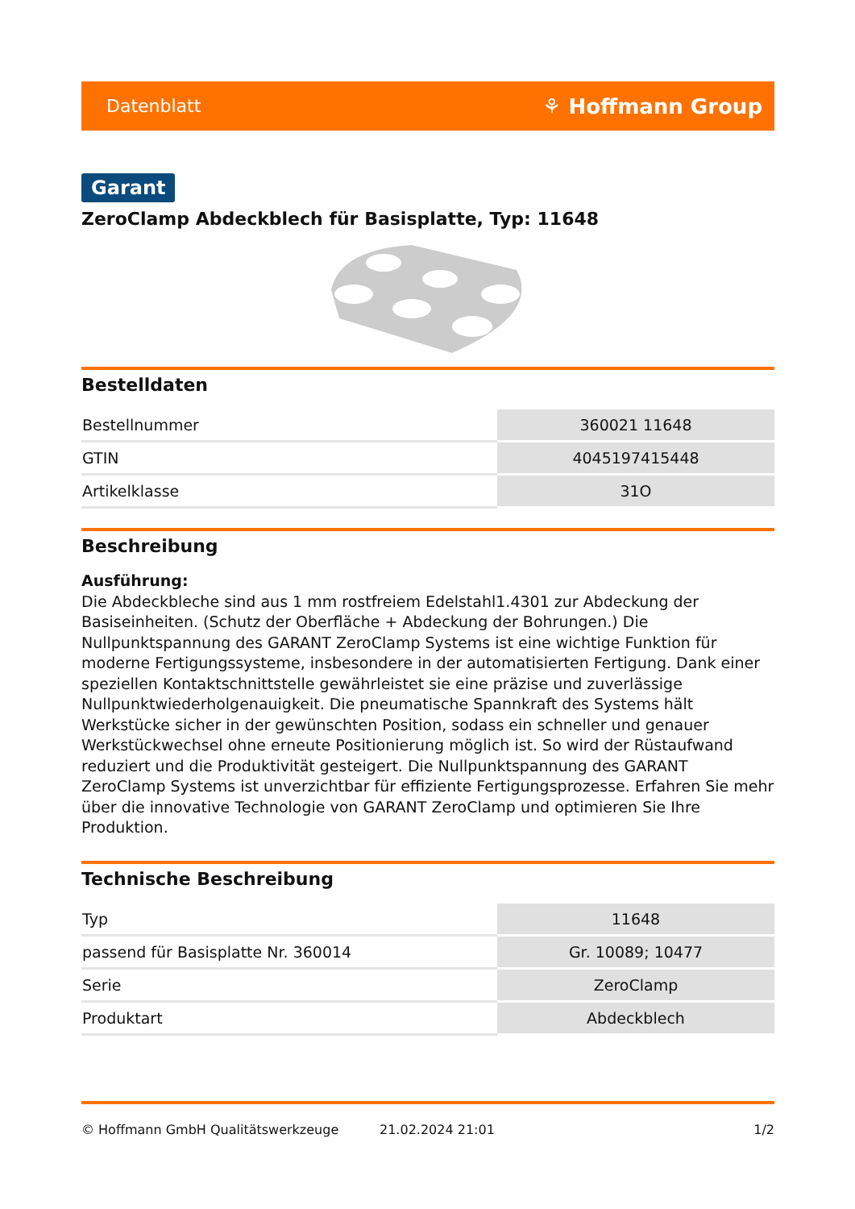Datenblatt ⚘ Hoffmann Group
Garant
ZeroClamp Abdeckblech für Basisplatte, Typ: 11648
Bestelldaten
| Bestellnummer | 360021 11648 |
| GTIN | 4045197415448 |
| Artikelklasse | 31O |
Beschreibung
Ausführung:
Die Abdeckbleche sind aus 1 mm rostfreiem Edelstahl1.4301 zur Abdeckung der Basiseinheiten. (Schutz der Oberfläche + Abdeckung der Bohrungen.) Die Nullpunktspannung des GARANT ZeroClamp Systems ist eine wichtige Funktion für moderne Fertigungssysteme, insbesondere in der automatisierten Fertigung. Dank einer speziellen Kontaktschnittstelle gewährleistet sie eine präzise und zuverlässige Nullpunktwiederholgenauigkeit. Die pneumatische Spannkraft des Systems hält Werkstücke sicher in der gewünschten Position, sodass ein schneller und genauer Werkstückwechsel ohne erneute Positionierung möglich ist. So wird der Rüstaufwand reduziert und die Produktivität gesteigert. Die Nullpunktspannung des GARANT ZeroClamp Systems ist unverzichtbar für effiziente Fertigungsprozesse. Erfahren Sie mehr über die innovative Technologie von GARANT ZeroClamp und optimieren Sie Ihre Produktion.
Technische Beschreibung
| Typ | 11648 |
| passend für Basisplatte Nr. 360014 | Gr. 10089; 10477 |
| Serie | ZeroClamp |
| Produktart | Abdeckblech |
© Hoffmann GmbH Qualitätswerkzeuge 21.02.2024 21:01 1/2